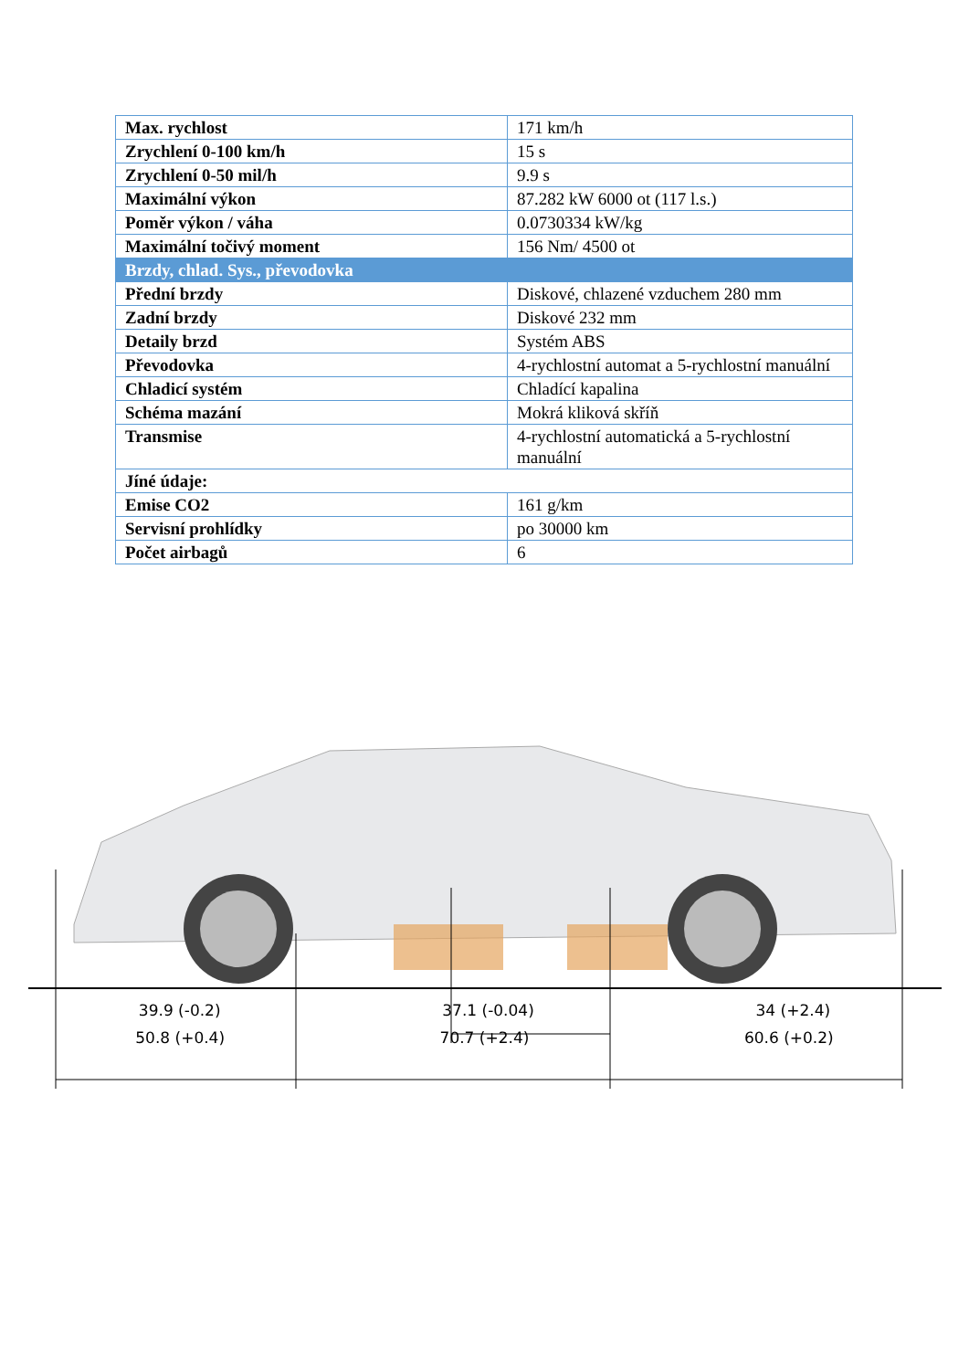| Max. rychlost | 171 km/h |
| Zrychlení 0-100 km/h | 15 s |
| Zrychlení 0-50 mil/h | 9.9 s |
| Maximální výkon | 87.282 kW 6000 ot (117 l.s.) |
| Poměr výkon / váha | 0.0730334 kW/kg |
| Maximální točivý moment | 156 Nm/ 4500 ot |
| Brzdy, chlad. Sys., převodovka | |
| Přední brzdy | Diskové, chlazené vzduchem 280 mm |
| Zadní brzdy | Diskové 232 mm |
| Detaily brzd | Systém ABS |
| Převodovka | 4-rychlostní automat a 5-rychlostní manuální |
| Chladicí systém | Chladící kapalina |
| Schéma mazání | Mokrá kliková skříň |
| Transmise | 4-rychlostní automatická a 5-rychlostní manuální |
| Jíné údaje: | |
| Emise CO2 | 161 g/km |
| Servisní prohlídky | po 30000 km |
| Počet airbagů | 6 |
39.9 (-0.2) 37.1 (-0.04) 34 (+2.4)
50.8 (+0.4) 70.7 (+2.4) 60.6 (+0.2)